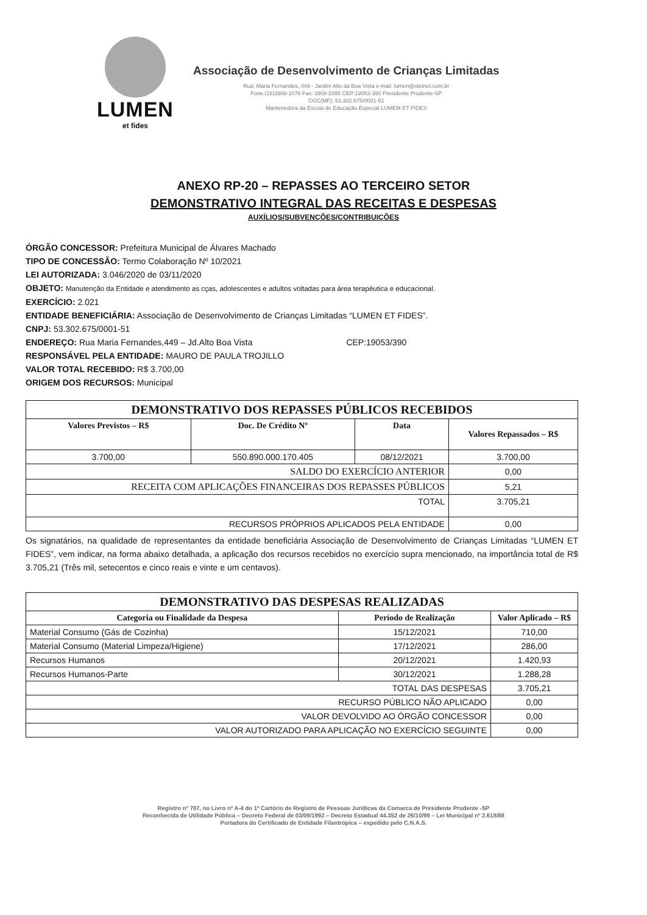LUMEN
et fides
Associação de Desenvolvimento de Crianças Limitadas
Rua: Maria Fernandes, 449 - Jardim Alto da Boa Vista e-mail: lumen@stetnet.com.br
Fone:(18)3908-1076 Fax: 3908-3395 CEP:19053-390 Presidente Prudente-SP
CGC(MF): 53.302.675/0001-51
Mantenedora da Escola de Educação Especial LUMEM ET FIDES
ANEXO RP-20 – REPASSES AO TERCEIRO SETOR
DEMONSTRATIVO INTEGRAL DAS RECEITAS E DESPESAS
AUXÍLIOS/SUBVENÇÕES/CONTRIBUIÇÕES
ÓRGÃO CONCESSOR: Prefeitura Municipal de Álvares Machado
TIPO DE CONCESSÃO: Termo Colaboração Nº 10/2021
LEI AUTORIZADA: 3.046/2020 de 03/11/2020
OBJETO: Manutenção da Entidade e atendimento as cças, adolescentes e adultos voltadas para área terapêutica e educacional.
EXERCÍCIO: 2.021
ENTIDADE BENEFICIÁRIA: Associação de Desenvolvimento de Crianças Limitadas “LUMEN ET FIDES”.
CNPJ: 53.302.675/0001-51
ENDEREÇO: Rua Maria Fernandes,449 – Jd.Alto Boa Vista CEP:19053/390
RESPONSÁVEL PELA ENTIDADE: MAURO DE PAULA TROJILLO
VALOR TOTAL RECEBIDO: R$ 3.700,00
ORIGEM DOS RECURSOS: Municipal
| DEMONSTRATIVO DOS REPASSES PÚBLICOS RECEBIDOS | | | |
| Valores Previstos – R$ | Doc. De Crédito Nº | Data | Valores Repassados – R$ |
| 3.700,00 | 550.890.000.170.405 | 08/12/2021 | 3.700,00 |
| SALDO DO EXERCÍCIO ANTERIOR | | | 0,00 |
| RECEITA COM APLICAÇÕES FINANCEIRAS DOS REPASSES PÚBLICOS | | | 5,21 |
| TOTAL | | | 3.705,21 |
| RECURSOS PRÓPRIOS APLICADOS PELA ENTIDADE | | | 0,00 |
Os signatários, na qualidade de representantes da entidade beneficiária Associação de Desenvolvimento de Crianças Limitadas “LUMEN ET FIDES”, vem indicar, na forma abaixo detalhada, a aplicação dos recursos recebidos no exercício supra mencionado, na importância total de R$ 3.705,21 (Três mil, setecentos e cinco reais e vinte e um centavos).
| DEMONSTRATIVO DAS DESPESAS REALIZADAS | | |
| Categoria ou Finalidade da Despesa | Período de Realização | Valor Aplicado – R$ |
| Material Consumo (Gás de Cozinha) | 15/12/2021 | 710,00 |
| Material Consumo (Material Limpeza/Higiene) | 17/12/2021 | 286,00 |
| Recursos Humanos | 20/12/2021 | 1.420,93 |
| Recursos Humanos-Parte | 30/12/2021 | 1.288,28 |
| TOTAL DAS DESPESAS | | 3.705,21 |
| RECURSO PÚBLICO NÃO APLICADO | | 0,00 |
| VALOR DEVOLVIDO AO ÓRGÃO CONCESSOR | | 0,00 |
| VALOR AUTORIZADO PARA APLICAÇÃO NO EXERCÍCIO SEGUINTE | | 0,00 |
Registro nº 707, no Livro nº A-4 do 1º Cartório de Registro de Pessoas Jurídicas da Comarca de Presidente Prudente -SP
Reconhecida de Utilidade Pública – Decreto Federal de 03/09/1992 – Decreto Estadual 44.352 de 26/10/99 – Lei Municipal nº 2.618/88
Portadora do Certificado de Entidade Filantrópica – expedido pelo C.N.A.S.